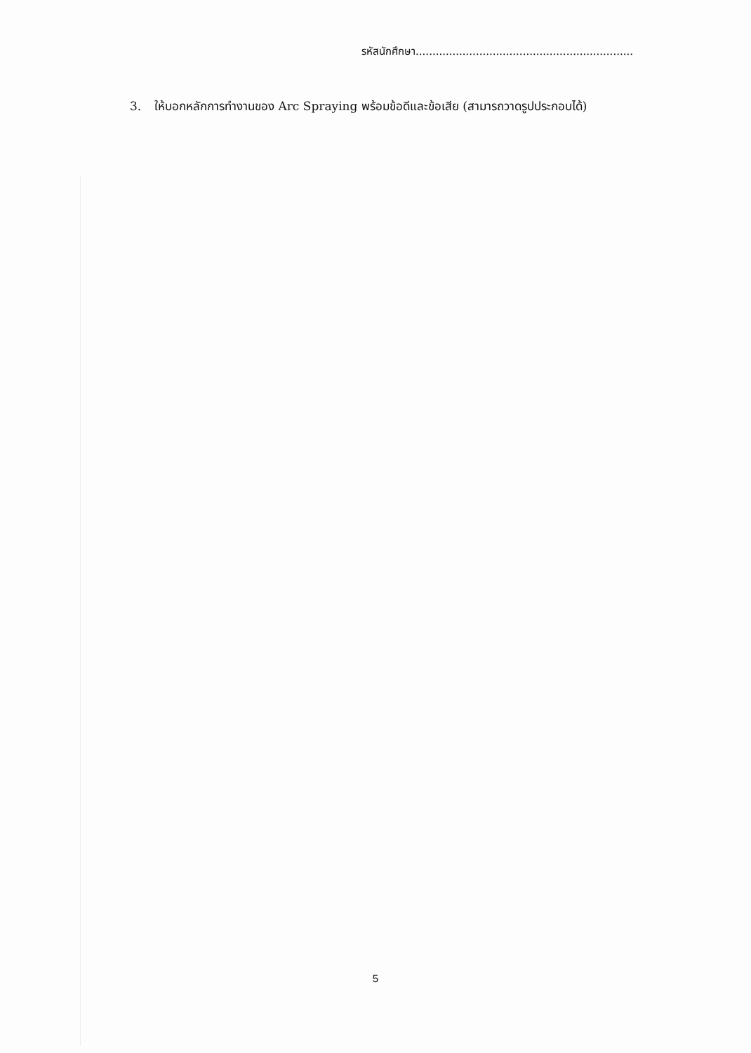รหัสนักศึกษา.................................................................
3. ให้บอกหลักการทำงานของ Arc Spraying พร้อมข้อดีและข้อเสีย (สามารถวาดรูปประกอบได้)
5